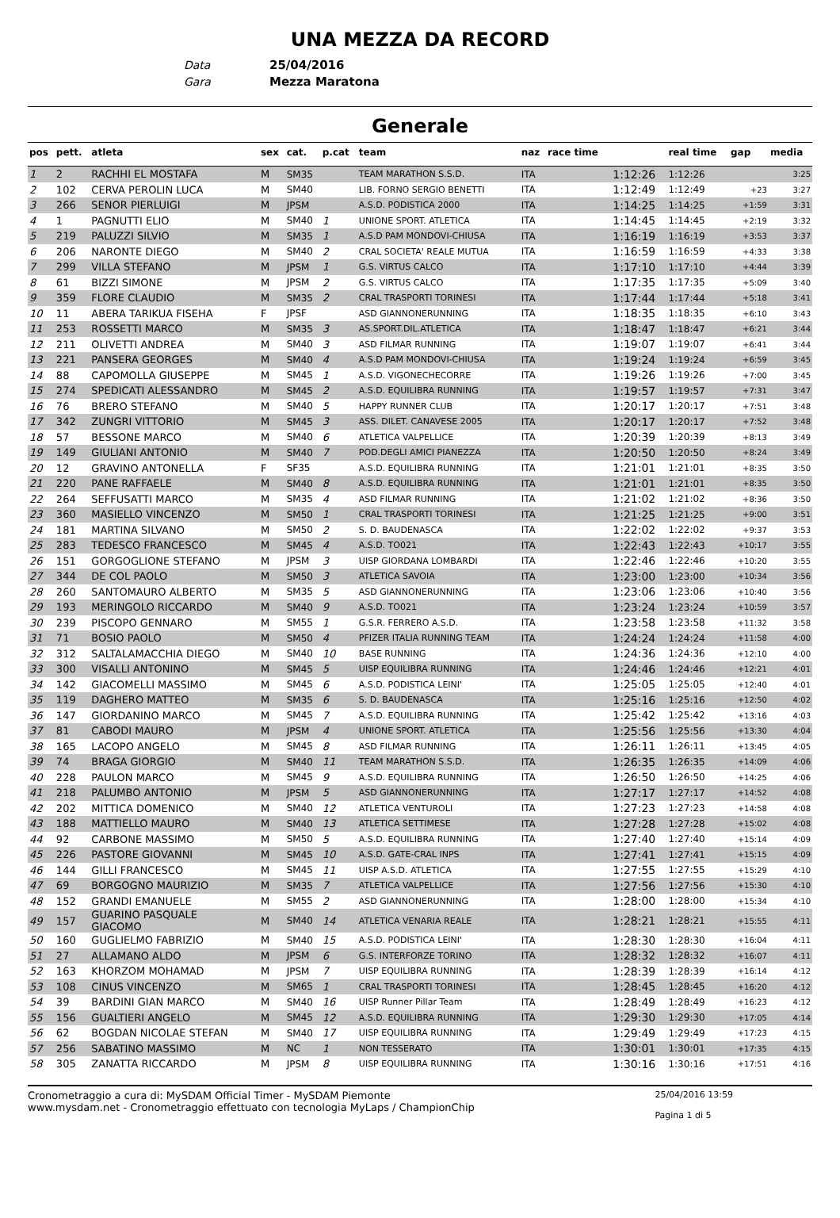UNA MEZZA DA RECORD
Data 25/04/2016
Gara Mezza Maratona
Generale
| pos | pett. | atleta | sex | cat. | p.cat | team | naz | race time | | real time | gap | media |
| --- | --- | --- | --- | --- | --- | --- | --- | --- | --- | --- | --- | --- |
| 1 | 2 | RACHHI EL MOSTAFA | M | SM35 | | TEAM MARATHON S.S.D. | ITA | | 1:12:26 | 1:12:26 | | 3:25 |
| 2 | 102 | CERVA PEROLIN LUCA | M | SM40 | | LIB. FORNO SERGIO BENETTI | ITA | | 1:12:49 | 1:12:49 | +23 | 3:27 |
| 3 | 266 | SENOR PIERLUIGI | M | JPSM | | A.S.D. PODISTICA 2000 | ITA | | 1:14:25 | 1:14:25 | +1:59 | 3:31 |
| 4 | 1 | PAGNUTTI ELIO | M | SM40 | 1 | UNIONE SPORT. ATLETICA | ITA | | 1:14:45 | 1:14:45 | +2:19 | 3:32 |
| 5 | 219 | PALUZZI SILVIO | M | SM35 | 1 | A.S.D PAM MONDOVI-CHIUSA | ITA | | 1:16:19 | 1:16:19 | +3:53 | 3:37 |
| 6 | 206 | NARONTE DIEGO | M | SM40 | 2 | CRAL SOCIETA' REALE MUTUA | ITA | | 1:16:59 | 1:16:59 | +4:33 | 3:38 |
| 7 | 299 | VILLA STEFANO | M | JPSM | 1 | G.S. VIRTUS CALCO | ITA | | 1:17:10 | 1:17:10 | +4:44 | 3:39 |
| 8 | 61 | BIZZI SIMONE | M | JPSM | 2 | G.S. VIRTUS CALCO | ITA | | 1:17:35 | 1:17:35 | +5:09 | 3:40 |
| 9 | 359 | FLORE CLAUDIO | M | SM35 | 2 | CRAL TRASPORTI TORINESI | ITA | | 1:17:44 | 1:17:44 | +5:18 | 3:41 |
| 10 | 11 | ABERA TARIKUA FISEHA | F | JPSF | | ASD GIANNONERUNNING | ITA | | 1:18:35 | 1:18:35 | +6:10 | 3:43 |
| 11 | 253 | ROSSETTI MARCO | M | SM35 | 3 | AS.SPORT.DIL.ATLETICA | ITA | | 1:18:47 | 1:18:47 | +6:21 | 3:44 |
| 12 | 211 | OLIVETTI ANDREA | M | SM40 | 3 | ASD FILMAR RUNNING | ITA | | 1:19:07 | 1:19:07 | +6:41 | 3:44 |
| 13 | 221 | PANSERA GEORGES | M | SM40 | 4 | A.S.D PAM MONDOVI-CHIUSA | ITA | | 1:19:24 | 1:19:24 | +6:59 | 3:45 |
| 14 | 88 | CAPOMOLLA GIUSEPPE | M | SM45 | 1 | A.S.D. VIGONECHECORRE | ITA | | 1:19:26 | 1:19:26 | +7:00 | 3:45 |
| 15 | 274 | SPEDICATI ALESSANDRO | M | SM45 | 2 | A.S.D. EQUILIBRA RUNNING | ITA | | 1:19:57 | 1:19:57 | +7:31 | 3:47 |
| 16 | 76 | BRERO STEFANO | M | SM40 | 5 | HAPPY RUNNER CLUB | ITA | | 1:20:17 | 1:20:17 | +7:51 | 3:48 |
| 17 | 342 | ZUNGRI VITTORIO | M | SM45 | 3 | ASS. DILET. CANAVESE 2005 | ITA | | 1:20:17 | 1:20:17 | +7:52 | 3:48 |
| 18 | 57 | BESSONE MARCO | M | SM40 | 6 | ATLETICA VALPELLICE | ITA | | 1:20:39 | 1:20:39 | +8:13 | 3:49 |
| 19 | 149 | GIULIANI ANTONIO | M | SM40 | 7 | POD.DEGLI AMICI PIANEZZA | ITA | | 1:20:50 | 1:20:50 | +8:24 | 3:49 |
| 20 | 12 | GRAVINO ANTONELLA | F | SF35 | | A.S.D. EQUILIBRA RUNNING | ITA | | 1:21:01 | 1:21:01 | +8:35 | 3:50 |
| 21 | 220 | PANE RAFFAELE | M | SM40 | 8 | A.S.D. EQUILIBRA RUNNING | ITA | | 1:21:01 | 1:21:01 | +8:35 | 3:50 |
| 22 | 264 | SEFFUSATTI MARCO | M | SM35 | 4 | ASD FILMAR RUNNING | ITA | | 1:21:02 | 1:21:02 | +8:36 | 3:50 |
| 23 | 360 | MASIELLO VINCENZO | M | SM50 | 1 | CRAL TRASPORTI TORINESI | ITA | | 1:21:25 | 1:21:25 | +9:00 | 3:51 |
| 24 | 181 | MARTINA SILVANO | M | SM50 | 2 | S. D. BAUDENASCA | ITA | | 1:22:02 | 1:22:02 | +9:37 | 3:53 |
| 25 | 283 | TEDESCO FRANCESCO | M | SM45 | 4 | A.S.D. TO021 | ITA | | 1:22:43 | 1:22:43 | +10:17 | 3:55 |
| 26 | 151 | GORGOGLIONE STEFANO | M | JPSM | 3 | UISP GIORDANA LOMBARDI | ITA | | 1:22:46 | 1:22:46 | +10:20 | 3:55 |
| 27 | 344 | DE COL PAOLO | M | SM50 | 3 | ATLETICA SAVOIA | ITA | | 1:23:00 | 1:23:00 | +10:34 | 3:56 |
| 28 | 260 | SANTOMAURO ALBERTO | M | SM35 | 5 | ASD GIANNONERUNNING | ITA | | 1:23:06 | 1:23:06 | +10:40 | 3:56 |
| 29 | 193 | MERINGOLO RICCARDO | M | SM40 | 9 | A.S.D. TO021 | ITA | | 1:23:24 | 1:23:24 | +10:59 | 3:57 |
| 30 | 239 | PISCOPO GENNARO | M | SM55 | 1 | G.S.R. FERRERO A.S.D. | ITA | | 1:23:58 | 1:23:58 | +11:32 | 3:58 |
| 31 | 71 | BOSIO PAOLO | M | SM50 | 4 | PFIZER ITALIA RUNNING TEAM | ITA | | 1:24:24 | 1:24:24 | +11:58 | 4:00 |
| 32 | 312 | SALTALAMACCHIA DIEGO | M | SM40 | 10 | BASE RUNNING | ITA | | 1:24:36 | 1:24:36 | +12:10 | 4:00 |
| 33 | 300 | VISALLI ANTONINO | M | SM45 | 5 | UISP EQUILIBRA RUNNING | ITA | | 1:24:46 | 1:24:46 | +12:21 | 4:01 |
| 34 | 142 | GIACOMELLI MASSIMO | M | SM45 | 6 | A.S.D. PODISTICA LEINI' | ITA | | 1:25:05 | 1:25:05 | +12:40 | 4:01 |
| 35 | 119 | DAGHERO MATTEO | M | SM35 | 6 | S. D. BAUDENASCA | ITA | | 1:25:16 | 1:25:16 | +12:50 | 4:02 |
| 36 | 147 | GIORDANINO MARCO | M | SM45 | 7 | A.S.D. EQUILIBRA RUNNING | ITA | | 1:25:42 | 1:25:42 | +13:16 | 4:03 |
| 37 | 81 | CABODI MAURO | M | JPSM | 4 | UNIONE SPORT. ATLETICA | ITA | | 1:25:56 | 1:25:56 | +13:30 | 4:04 |
| 38 | 165 | LACOPO ANGELO | M | SM45 | 8 | ASD FILMAR RUNNING | ITA | | 1:26:11 | 1:26:11 | +13:45 | 4:05 |
| 39 | 74 | BRAGA GIORGIO | M | SM40 | 11 | TEAM MARATHON S.S.D. | ITA | | 1:26:35 | 1:26:35 | +14:09 | 4:06 |
| 40 | 228 | PAULON MARCO | M | SM45 | 9 | A.S.D. EQUILIBRA RUNNING | ITA | | 1:26:50 | 1:26:50 | +14:25 | 4:06 |
| 41 | 218 | PALUMBO ANTONIO | M | JPSM | 5 | ASD GIANNONERUNNING | ITA | | 1:27:17 | 1:27:17 | +14:52 | 4:08 |
| 42 | 202 | MITTICA DOMENICO | M | SM40 | 12 | ATLETICA VENTUROLI | ITA | | 1:27:23 | 1:27:23 | +14:58 | 4:08 |
| 43 | 188 | MATTIELLO MAURO | M | SM40 | 13 | ATLETICA SETTIMESE | ITA | | 1:27:28 | 1:27:28 | +15:02 | 4:08 |
| 44 | 92 | CARBONE MASSIMO | M | SM50 | 5 | A.S.D. EQUILIBRA RUNNING | ITA | | 1:27:40 | 1:27:40 | +15:14 | 4:09 |
| 45 | 226 | PASTORE GIOVANNI | M | SM45 | 10 | A.S.D. GATE-CRAL INPS | ITA | | 1:27:41 | 1:27:41 | +15:15 | 4:09 |
| 46 | 144 | GILLI FRANCESCO | M | SM45 | 11 | UISP A.S.D. ATLETICA | ITA | | 1:27:55 | 1:27:55 | +15:29 | 4:10 |
| 47 | 69 | BORGOGNO MAURIZIO | M | SM35 | 7 | ATLETICA VALPELLICE | ITA | | 1:27:56 | 1:27:56 | +15:30 | 4:10 |
| 48 | 152 | GRANDI EMANUELE | M | SM55 | 2 | ASD GIANNONERUNNING | ITA | | 1:28:00 | 1:28:00 | +15:34 | 4:10 |
| 49 | 157 | GUARINO PASQUALE GIACOMO | M | SM40 | 14 | ATLETICA VENARIA REALE | ITA | | 1:28:21 | 1:28:21 | +15:55 | 4:11 |
| 50 | 160 | GUGLIELMO FABRIZIO | M | SM40 | 15 | A.S.D. PODISTICA LEINI' | ITA | | 1:28:30 | 1:28:30 | +16:04 | 4:11 |
| 51 | 27 | ALLAMANO ALDO | M | JPSM | 6 | G.S. INTERFORZE TORINO | ITA | | 1:28:32 | 1:28:32 | +16:07 | 4:11 |
| 52 | 163 | KHORZOM MOHAMAD | M | JPSM | 7 | UISP EQUILIBRA RUNNING | ITA | | 1:28:39 | 1:28:39 | +16:14 | 4:12 |
| 53 | 108 | CINUS VINCENZO | M | SM65 | 1 | CRAL TRASPORTI TORINESI | ITA | | 1:28:45 | 1:28:45 | +16:20 | 4:12 |
| 54 | 39 | BARDINI GIAN MARCO | M | SM40 | 16 | UISP Runner Pillar Team | ITA | | 1:28:49 | 1:28:49 | +16:23 | 4:12 |
| 55 | 156 | GUALTIERI ANGELO | M | SM45 | 12 | A.S.D. EQUILIBRA RUNNING | ITA | | 1:29:30 | 1:29:30 | +17:05 | 4:14 |
| 56 | 62 | BOGDAN NICOLAE STEFAN | M | SM40 | 17 | UISP EQUILIBRA RUNNING | ITA | | 1:29:49 | 1:29:49 | +17:23 | 4:15 |
| 57 | 256 | SABATINO MASSIMO | M | NC | 1 | NON TESSERATO | ITA | | 1:30:01 | 1:30:01 | +17:35 | 4:15 |
| 58 | 305 | ZANATTA RICCARDO | M | JPSM | 8 | UISP EQUILIBRA RUNNING | ITA | | 1:30:16 | 1:30:16 | +17:51 | 4:16 |
Cronometraggio a cura di: MySDAM Official Timer - MySDAM Piemonte
www.mysdam.net - Cronometraggio effettuato con tecnologia MyLaps / ChampionChip
25/04/2016 13:59
Pagina 1 di 5